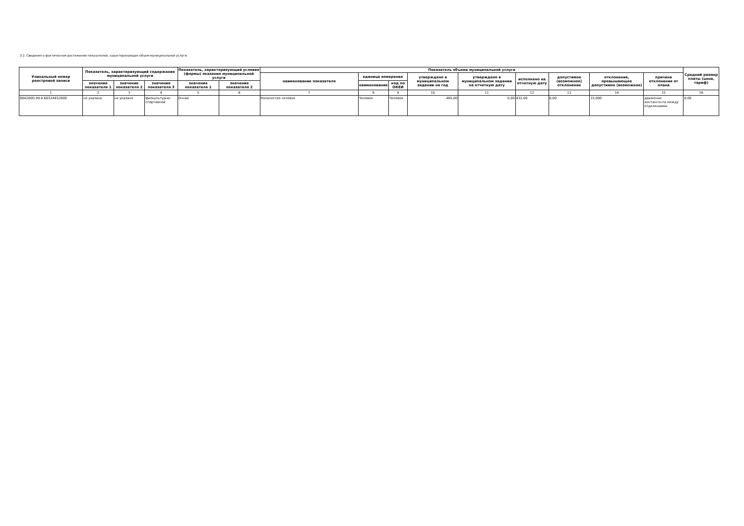3.2. Сведения о фактическом достижении показателей, характеризующих объем муниципальной услуги:
| Уникальный номер реестровой записи | Показатель, характеризующий содержание муниципальной услуги | | | Показатель, характеризующий условия (формы) оказания муниципальной услуги | | Показатель объема муниципальной услуги | | | | | | | | | Средний размер платы (цена, тариф) |
| --- | --- | --- | --- | --- | --- | --- | --- | --- | --- | --- | --- | --- | --- | --- | --- |
| | | | | | | наименование показателя | единица измерения | | утверждено в муниципальном задании на год | утверждено в муниципальном задании на отчетную дату | исполнено на отчетную дату | допустимое (возможное) отклонение | отклонение, превышающее допустимое (возможное) | причина отклонения от плана | |
| | значение показателя 1 | значение показателя 2 | значение показателя 3 | значение показателя 1 | значение показателя 2 | | наименование | код по ОКЕИ | | | | | | | |
| 1 | 2 | 3 | 4 | 5 | 6 | 7 | 8 | 9 | 10 | 11 | 12 | 13 | 14 | 15 | 16 |
| 804200О.99.0.ББ52АЕ52000 | не указано | не указано | физкультурно-спортивной | Очная | | Количество человек | Человек | Человек | 465,00 | 0,00 | 432,00 | 0,00 | 33,000 | движение контингента между отделениями | 0,00 |